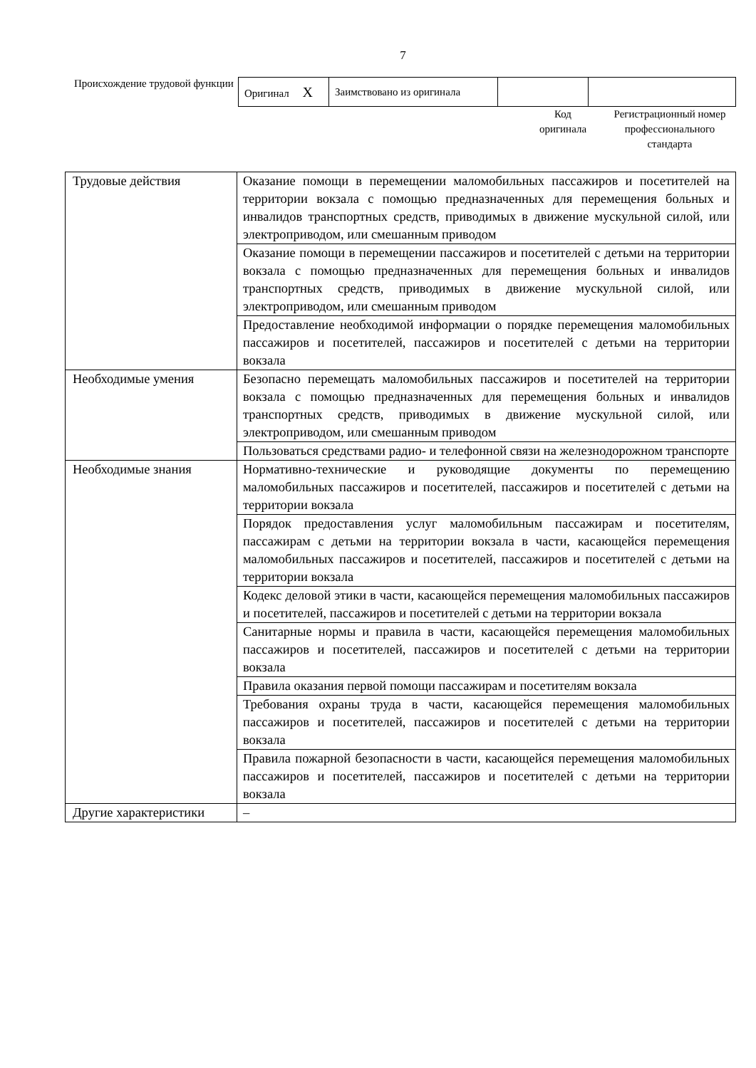7
Происхождение трудовой функции
| Оригинал X | Заимствовано из оригинала | | |
Код
оригинала
Регистрационный номер профессионального стандарта
| Трудовые действия | Оказание помощи в перемещении маломобильных пассажиров и посетителей на территории вокзала с помощью предназначенных для перемещения больных и инвалидов транспортных средств, приводимых в движение мускульной силой, или электроприводом, или смешанным приводом |
| | Оказание помощи в перемещении пассажиров и посетителей с детьми на территории вокзала с помощью предназначенных для перемещения больных и инвалидов транспортных средств, приводимых в движение мускульной силой, или электроприводом, или смешанным приводом |
| | Предоставление необходимой информации о порядке перемещения маломобильных пассажиров и посетителей, пассажиров и посетителей с детьми на территории вокзала |
| Необходимые умения | Безопасно перемещать маломобильных пассажиров и посетителей на территории вокзала с помощью предназначенных для перемещения больных и инвалидов транспортных средств, приводимых в движение мускульной силой, или электроприводом, или смешанным приводом |
| | Пользоваться средствами радио- и телефонной связи на железнодорожном транспорте |
| Необходимые знания | Нормативно-технические и руководящие документы по перемещению маломобильных пассажиров и посетителей, пассажиров и посетителей с детьми на территории вокзала |
| | Порядок предоставления услуг маломобильным пассажирам и посетителям, пассажирам с детьми на территории вокзала в части, касающейся перемещения маломобильных пассажиров и посетителей, пассажиров и посетителей с детьми на территории вокзала |
| | Кодекс деловой этики в части, касающейся перемещения маломобильных пассажиров и посетителей, пассажиров и посетителей с детьми на территории вокзала |
| | Санитарные нормы и правила в части, касающейся перемещения маломобильных пассажиров и посетителей, пассажиров и посетителей с детьми на территории вокзала |
| | Правила оказания первой помощи пассажирам и посетителям вокзала |
| | Требования охраны труда в части, касающейся перемещения маломобильных пассажиров и посетителей, пассажиров и посетителей с детьми на территории вокзала |
| | Правила пожарной безопасности в части, касающейся перемещения маломобильных пассажиров и посетителей, пассажиров и посетителей с детьми на территории вокзала |
| Другие характеристики | – |